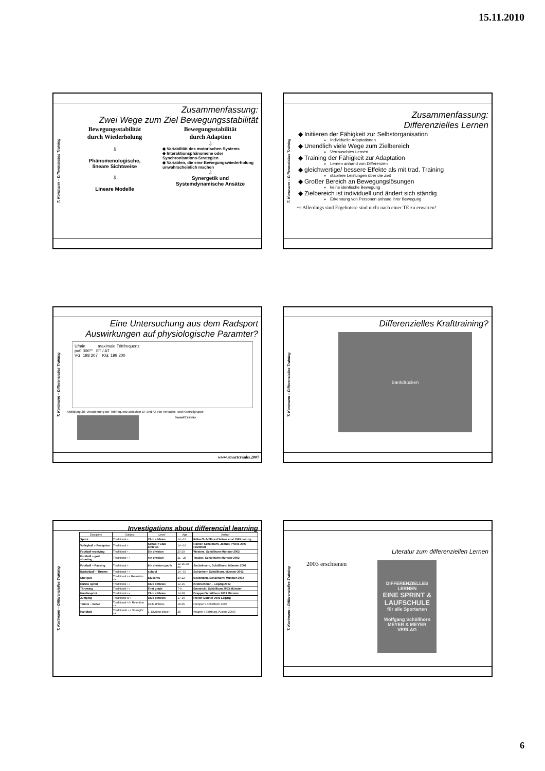15.11.2010
T. Kortmann – Differenzielles Training
Zusammenfassung:
Zwei Wege zum Ziel Bewegungsstabilität
Bewegungsstabilität
durch Wiederholung
⇩
Phänomenologische,
lineare Sichtweise
⇩
Lineare Modelle
Bewegungsstabilität
durch Adaption
⇩
◆ Variabilität des motorischen Systems
◆ Interaktionsphänomene oder Synchronisations-Strategien
◆ Variablen, die eine Bewegungswiederholung unwahrscheinlich machen
⇩
Synergetik und
Systemdynamische Ansätze
T. Kortmann – Differenzielles Training
Zusammenfassung:
Differenzielles Lernen
Initiieren der Fähigkeit zur Selbstorganisation
Individuelle Adaptationen
Unendlich viele Wege zum Zielbereich
Verrauschtes Lernen
Training der Fähigkeit zur Adaptation
Lernen anhand von Differenzen
gleichwertige/ bessere Effekte als mit trad. Training
stabilere Leistungen über die Zeit
Großer Bereich an Bewegungslösungen
keine identische Bewegung
Zielbereich ist individuell und ändert sich ständig
Erkennung von Personen anhand ihrer Bewegung
⇨ Allerdings sind Ergebnisse sind nicht nach einer TE zu erwarten!
T. Kortmann – Differenzielles Training
Eine Untersuchung aus dem Radsport
Auswirkungen auf physiologische Paramter?
U/min maximale Trittfrequenz
p=0,006** ET / AT
VG: 198 207 KG: 199 200
Abbildung 38: Veränderung der Trittfrequenz zwischen ET und AT von Versuchs- und Kontrollgruppe
SmartCranks
www.smartcranks.2007
T. Kortmann – Differenzielles Training
Differenzielles Krafttraining?
Bankdrücken
T. Kortmann – Differenzielles Training
Investigations about differencial learning
| Discipline | Subject | Level | Age | Author |
| --- | --- | --- | --- | --- |
| Sprint | Traditional + | Club athletes | 14 –16 | Röber/Schöllhorn/Jaitner et al 1999 Leipzig |
| Volleyball – Reception | Traditional + | School / Club athletes | 14 –16 | Römer, Schöllhorn, Jaitner, Preiss 2000 Frankfurt |
| Football-receiving | Traditional + . | 5th division | 20-29 | Westers, Schöllhorn Münster 2002 |
| Football – goal shooting | Traditional ++ | 4th division | 21 –28 | Trockel, Schöllhorn; Münster 2002 |
| Football – Passing | Traditional + | 6th division youth | 12-15 20-29 | Sechelmann, Schöllhorn; Münster 2002 |
| Basketball – Throws | Traditional ++ | school | 14 –16 | Schönherr, Schöllhorn, Münster 2002 |
| Shot put – | Traditional ++ Retention ++ | Students | 20-22 | Beckmann, Schöllhorn; Münster 2002 |
| Hurdle sprint | Traditional ++ | Club athletes | 12-16 | Kretzschmar – Leipzig 2002 |
| Throwing | Traditional ++ | First grade | 7-9 | Emmrich / Schöllhorn 2003 Münster |
| Hurdlesprint | Traditional ++ | Club athletes | 14-18 | Drepper/Schöllhorn 2003 Münster |
| Jumping | Traditional o/+ | Club athletes | 17-19 | Pfeifer /Jaitner 2003 Leipzig |
| Tennis – Serve | Traditional +/o Retention ++ | Club athletes | 18-25 | Humpert / Schöllhorn 2005 |
| Handball | Traditional/ ++ Strength/ ++ | 1. Division player | 28 | Wagner / Salzburg (Austria 2003) |
T. Kortmann – Differenzielles Training
Literatur zum differenziellen Lernen
2003 erschienen
DIFFERENZIELLES LERNEN
EINE SPRINT & LAUFSCHULE
für alle Sportarten
Wolfgang Schöllhorn
MEYER & MEYER VERLAG
6